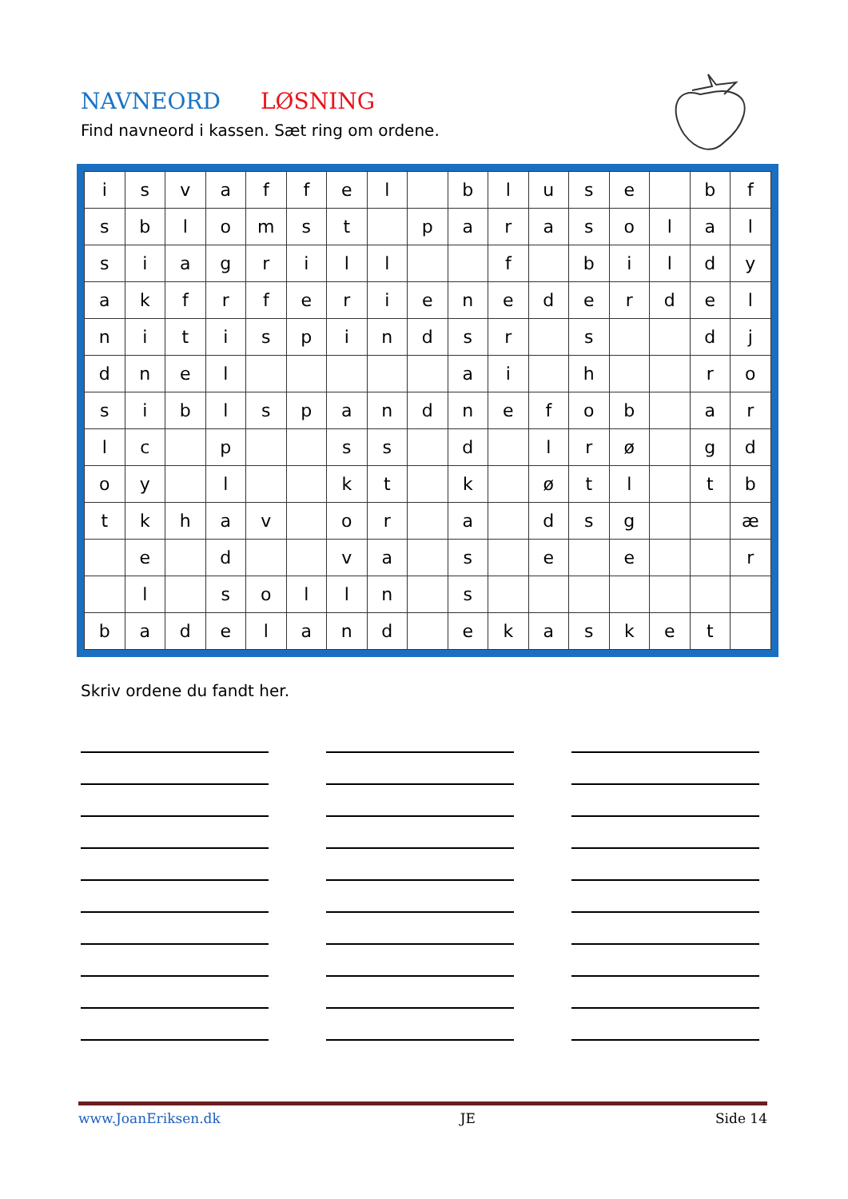NAVNEORD LØSNING
Find navneord i kassen. Sæt ring om ordene.
| i | s | v | a | f | f | e | l | | b | l | u | s | e | | b | f |
| s | b | l | o | m | s | t | | p | a | r | a | s | o | l | a | l |
| s | i | a | g | r | i | l | l | | | f | | b | i | l | d | y |
| a | k | f | r | f | e | r | i | e | n | e | d | e | r | d | e | l |
| n | i | t | i | s | p | i | n | d | s | r | | s | | | d | j |
| d | n | e | l | | | | | | a | i | | h | | | r | o |
| s | i | b | l | s | p | a | n | d | n | e | f | o | b | | a | r |
| l | c | | p | | | s | s | | d | | l | r | ø | | g | d |
| o | y | | l | | | k | t | | k | | ø | t | l | | t | b |
| t | k | h | a | v | | o | r | | a | | d | s | g | | | æ |
| | e | | d | | | v | a | | s | | e | | e | | | r |
| | l | | s | o | l | l | n | | s | | | | | | | |
| b | a | d | e | l | a | n | d | | e | k | a | s | k | e | t | |
Skriv ordene du fandt her.
www.JoanEriksen.dk JE Side 14